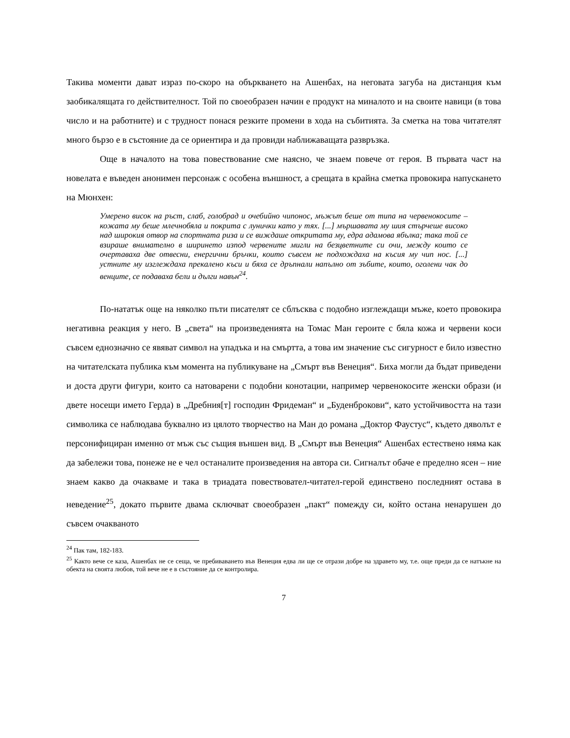Такива моменти дават израз по-скоро на объркването на Ашенбах, на неговата загуба на дистанция към заобикалящата го действителност. Той по своеобразен начин е продукт на миналото и на своите навици (в това число и на работните) и с трудност понася резките промени в хода на събитията. За сметка на това читателят много бързо е в състояние да се ориентира и да провиди наближаващата развръзка.
Още в началото на това повествование сме наясно, че знаем повече от героя. В първата част на новелата е въведен анонимен персонаж с особена външност, а срещата в крайна сметка провокира напускането на Мюнхен:
Умерено висок на ръст, слаб, голобрад и очебийно чипонос, мъжът беше от типа на червенокосите – кожата му беше млечнобяла и покрита с лунички като у тях. [...] мършавата му шия стърчеше високо над широкия отвор на спортната риза и се виждаше откритата му, едра адамова ябълка; така той се взираше внимателно в ширинето изпод червените мигли на безцветните си очи, между които се очертаваха две отвесни, енергични бръчки, които съвсем не подхождаха на късия му чип нос. [...] устните му изглеждаха прекалено къси и бяха се дръпнали напълно от зъбите, които, оголени чак до венците, се подаваха бели и дълги навън<sup>24</sup>.
По-нататък още на няколко пъти писателят се сблъсква с подобно изглеждащи мъже, което провокира негативна реакция у него. В „света“ на произведенията на Томас Ман героите с бяла кожа и червени коси съвсем еднозначно се явяват символ на упадъка и на смъртта, а това им значение със сигурност е било известно на читателската публика към момента на публикуване на „Смърт във Венеция“. Биха могли да бъдат приведени и доста други фигури, които са натоварени с подобни конотации, например червенокосите женски образи (и двете носещи името Герда) в „Дребния[т] господин Фридеман“ и „Буденброкови“, като устойчивостта на тази символика се наблюдава буквално из цялото творчество на Ман до романа „Доктор Фаустус“, където дяволът е персонифициран именно от мъж със същия външен вид. В „Смърт във Венеция“ Ашенбах естествено няма как да забележи това, понеже не е чел останалите произведения на автора си. Сигналът обаче е пределно ясен – ние знаем какво да очакваме и така в триадата повествовател-читател-герой единствено последният остава в неведение<sup>25</sup>, докато първите двама сключват своеобразен „пакт“ помежду си, който остана ненарушен до съвсем очакваното
<sup>24</sup> Пак там, 182-183.
<sup>25</sup> Както вече се каза, Ашенбах не се сеща, че пребиваването във Венеция едва ли ще се отрази добре на здравето му, т.е. още преди да се натъкне на обекта на своята любов, той вече не е в състояние да се контролира.
7